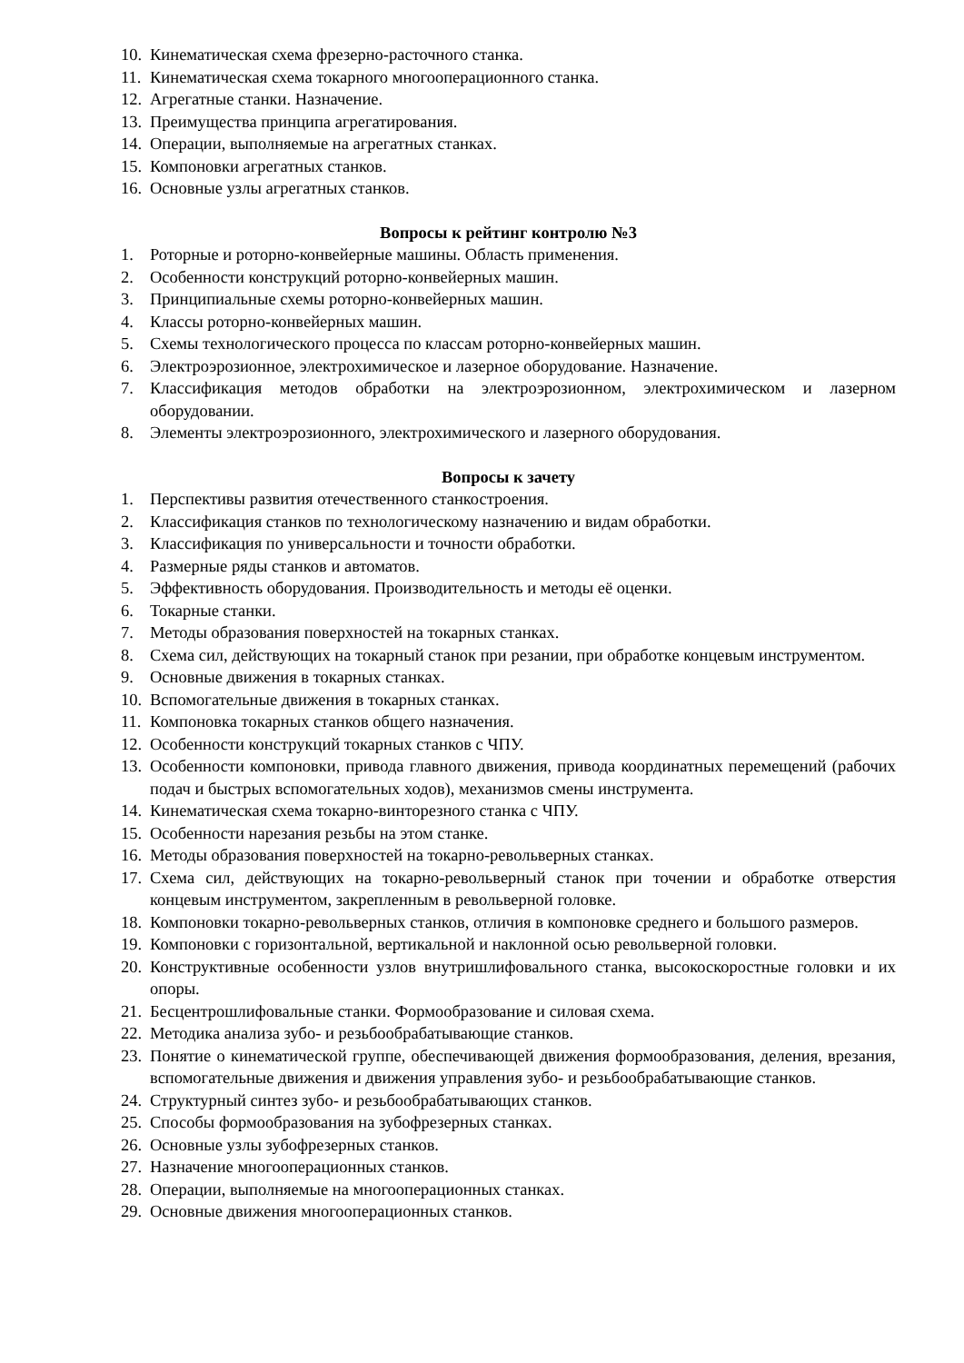10. Кинематическая схема фрезерно-расточного станка.
11. Кинематическая схема токарного многооперационного станка.
12. Агрегатные станки. Назначение.
13. Преимущества принципа агрегатирования.
14. Операции, выполняемые на агрегатных станках.
15. Компоновки агрегатных станков.
16. Основные узлы агрегатных станков.
Вопросы к рейтинг контролю №3
1. Роторные и роторно-конвейерные машины. Область применения.
2. Особенности конструкций роторно-конвейерных машин.
3. Принципиальные схемы роторно-конвейерных машин.
4. Классы роторно-конвейерных машин.
5. Схемы технологического процесса по классам роторно-конвейерных машин.
6. Электроэрозионное, электрохимическое и лазерное оборудование. Назначение.
7. Классификация методов обработки на электроэрозионном, электрохимическом и лазерном оборудовании.
8. Элементы электроэрозионного, электрохимического и лазерного оборудования.
Вопросы к зачету
1. Перспективы развития отечественного станкостроения.
2. Классификация станков по технологическому назначению и видам обработки.
3. Классификация по универсальности и точности обработки.
4. Размерные ряды станков и автоматов.
5. Эффективность оборудования. Производительность и методы её оценки.
6. Токарные станки.
7. Методы образования поверхностей на токарных станках.
8. Схема сил, действующих на токарный станок при резании, при обработке концевым инструментом.
9. Основные движения в токарных станках.
10. Вспомогательные движения в токарных станках.
11. Компоновка токарных станков общего назначения.
12. Особенности конструкций токарных станков с ЧПУ.
13. Особенности компоновки, привода главного движения, привода координатных перемещений (рабочих подач и быстрых вспомогательных ходов), механизмов смены инструмента.
14. Кинематическая схема токарно-винторезного станка с ЧПУ.
15. Особенности нарезания резьбы на этом станке.
16. Методы образования поверхностей на токарно-револьверных станках.
17. Схема сил, действующих на токарно-револьверный станок при точении и обработке отверстия концевым инструментом, закрепленным в револьверной головке.
18. Компоновки токарно-револьверных станков, отличия в компоновке среднего и большого размеров.
19. Компоновки с горизонтальной, вертикальной и наклонной осью револьверной головки.
20. Конструктивные особенности узлов внутришлифовального станка, высокоскоростные головки и их опоры.
21. Бесцентрошлифовальные станки. Формообразование и силовая схема.
22. Методика анализа зубо- и резьбообрабатывающие станков.
23. Понятие о кинематической группе, обеспечивающей движения формообразования, деления, врезания, вспомогательные движения и движения управления зубо- и резьбообрабатывающие станков.
24. Структурный синтез зубо- и резьбообрабатывающих станков.
25. Способы формообразования на зубофрезерных станках.
26. Основные узлы зубофрезерных станков.
27. Назначение многооперационных станков.
28. Операции, выполняемые на многооперационных станках.
29. Основные движения многооперационных станков.